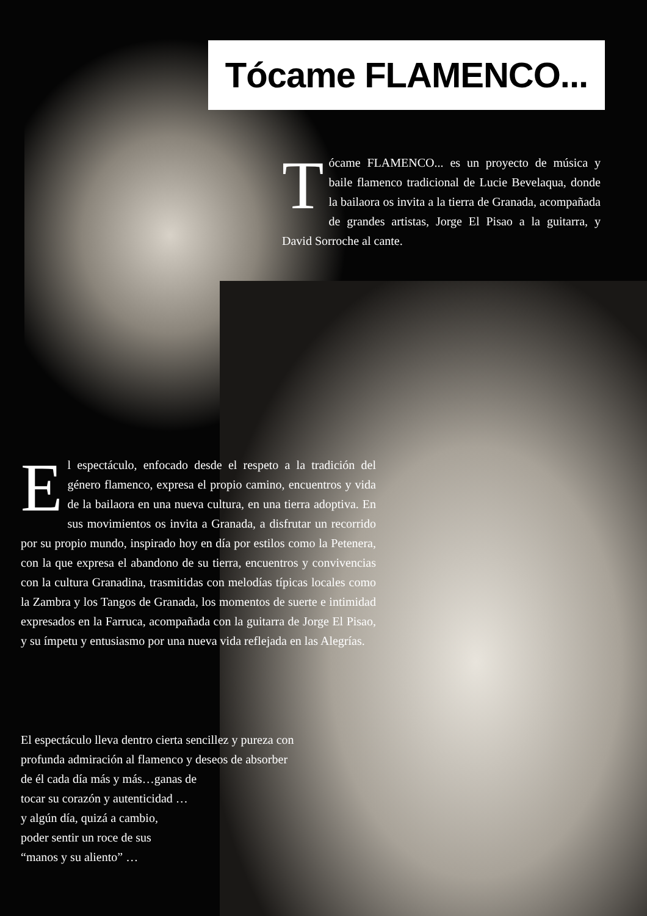Tócame FLAMENCO...
Tócame FLAMENCO... es un proyecto de música y baile flamenco tradicional de Lucie Bevelaqua, donde la bailaora os invita a la tierra de Granada, acompañada de grandes artistas, Jorge El Pisao a la guitarra, y David Sorroche al cante.
El espectáculo, enfocado desde el respeto a la tradición del género flamenco, expresa el propio camino, encuentros y vida de la bailaora en una nueva cultura, en una tierra adoptiva. En sus movimientos os invita a Granada, a disfrutar un recorrido por su propio mundo, inspirado hoy en día por estilos como la Petenera, con la que expresa el abandono de su tierra, encuentros y convivencias con la cultura Granadina, trasmitidas con melodías típicas locales como la Zambra y los Tangos de Granada, los momentos de suerte e intimidad expresados en la Farruca, acompañada con la guitarra de Jorge El Pisao, y su ímpetu y entusiasmo por una nueva vida reflejada en las Alegrías.
El espectáculo lleva dentro cierta sencillez y pureza con
profunda admiración al flamenco y deseos de absorber
de él cada día más y más…ganas de
tocar su corazón y autenticidad …
y algún día, quizá a cambio,
poder sentir un roce de sus
“manos y su aliento” …